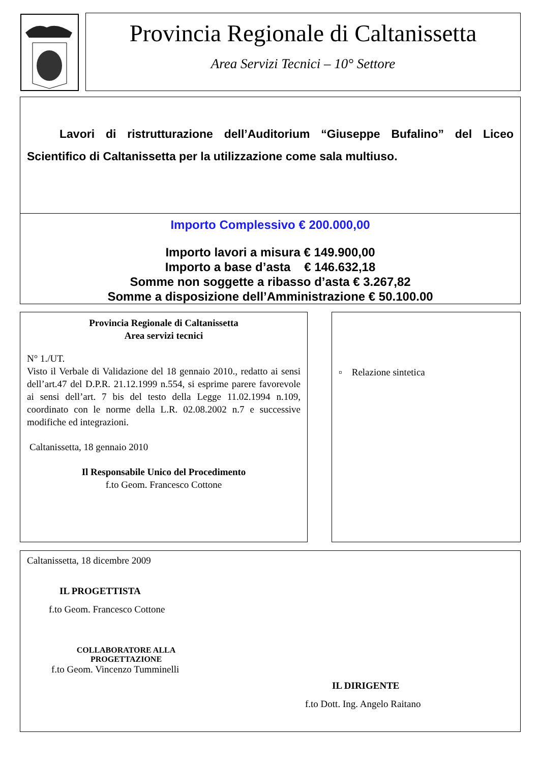Provincia Regionale di Caltanissetta
Area Servizi Tecnici – 10° Settore
Lavori di ristrutturazione dell’Auditorium “Giuseppe Bufalino” del Liceo Scientifico di Caltanissetta per la utilizzazione come sala multiuso.
Importo Complessivo € 200.000,00
Importo lavori a misura € 149.900,00
Importo a base d’asta € 146.632,18
Somme non soggette a ribasso d’asta € 3.267,82
Somme a disposizione dell’Amministrazione € 50.100.00
Provincia Regionale di Caltanissetta
Area servizi tecnici
N° 1./UT.
Visto il Verbale di Validazione del 18 gennaio 2010., redatto ai sensi dell’art.47 del D.P.R. 21.12.1999 n.554, si esprime parere favorevole ai sensi dell’art. 7 bis del testo della Legge 11.02.1994 n.109, coordinato con le norme della L.R. 02.08.2002 n.7 e successive modifiche ed integrazioni.
Caltanissetta, 18 gennaio 2010
Il Responsabile Unico del Procedimento
f.to Geom. Francesco Cottone
▫ Relazione sintetica
Caltanissetta, 18 dicembre 2009
IL PROGETTISTA
f.to Geom. Francesco Cottone
COLLABORATORE ALLA
PROGETTAZIONE
f.to Geom. Vincenzo Tumminelli
IL DIRIGENTE
f.to Dott. Ing. Angelo Raitano